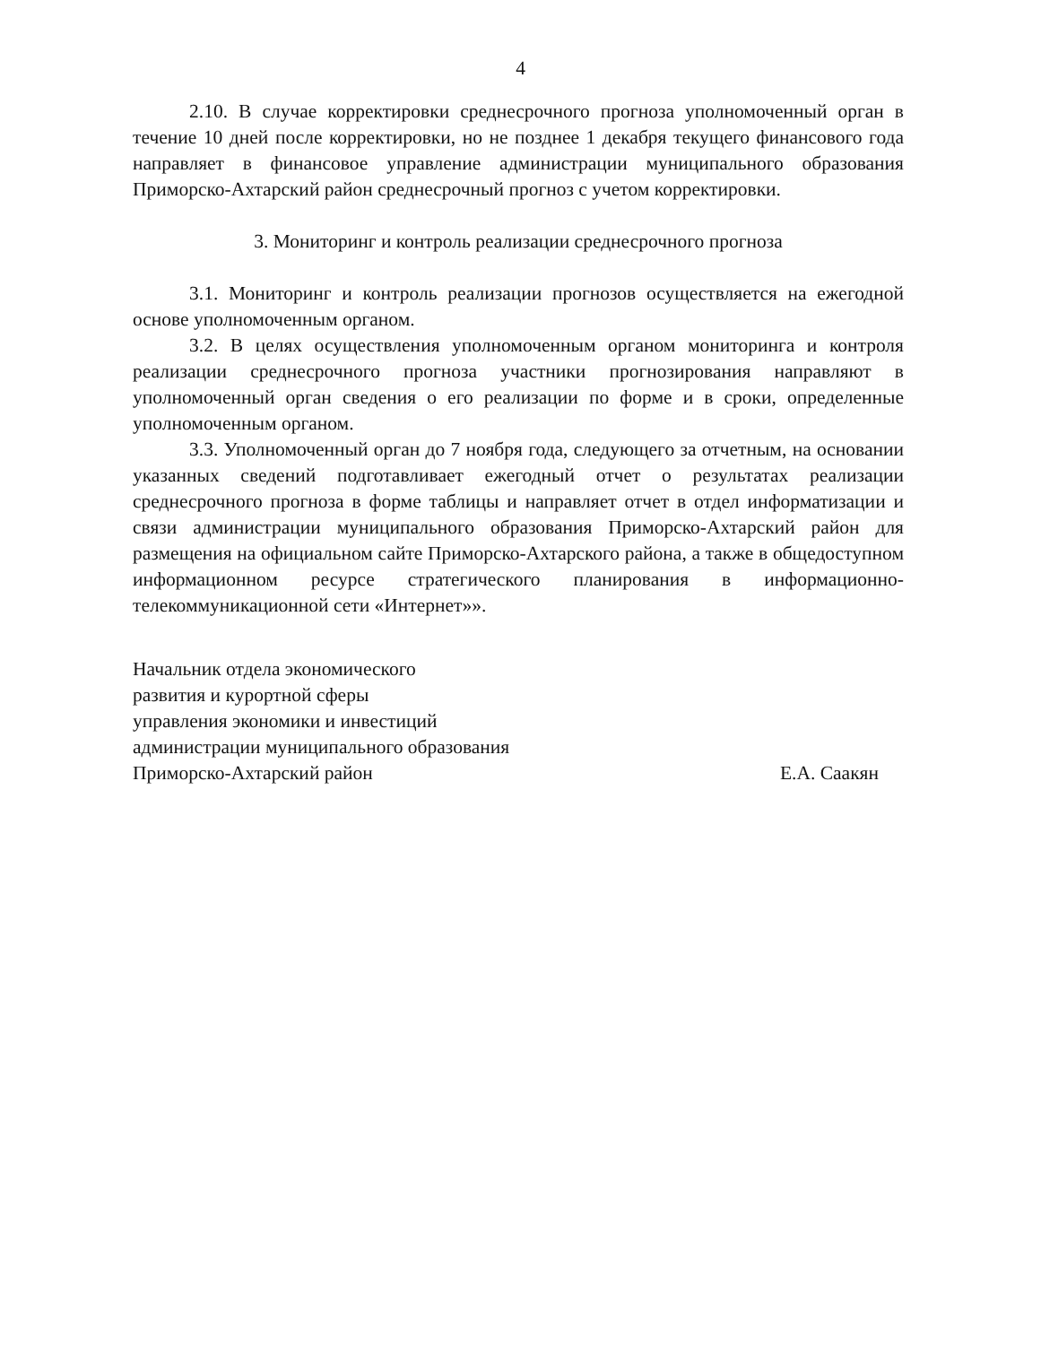4
2.10. В случае корректировки среднесрочного прогноза уполномоченный орган в течение 10 дней после корректировки, но не позднее 1 декабря текущего финансового года направляет в финансовое управление администрации муниципального образования Приморско-Ахтарский район среднесрочный прогноз с учетом корректировки.
3. Мониторинг и контроль реализации среднесрочного прогноза
3.1. Мониторинг и контроль реализации прогнозов осуществляется на ежегодной основе уполномоченным органом.
3.2. В целях осуществления уполномоченным органом мониторинга и контроля реализации среднесрочного прогноза участники прогнозирования направляют в уполномоченный орган сведения о его реализации по форме и в сроки, определенные уполномоченным органом.
3.3. Уполномоченный орган до 7 ноября года, следующего за отчетным, на основании указанных сведений подготавливает ежегодный отчет о результатах реализации среднесрочного прогноза в форме таблицы и направляет отчет в отдел информатизации и связи администрации муниципального образования Приморско-Ахтарский район для размещения на официальном сайте Приморско-Ахтарского района, а также в общедоступном информационном ресурсе стратегического планирования в информационно-телекоммуникационной сети «Интернет»».
Начальник отдела экономического
развития и курортной сферы
управления экономики и инвестиций
администрации муниципального образования
Приморско-Ахтарский район
Е.А. Саакян